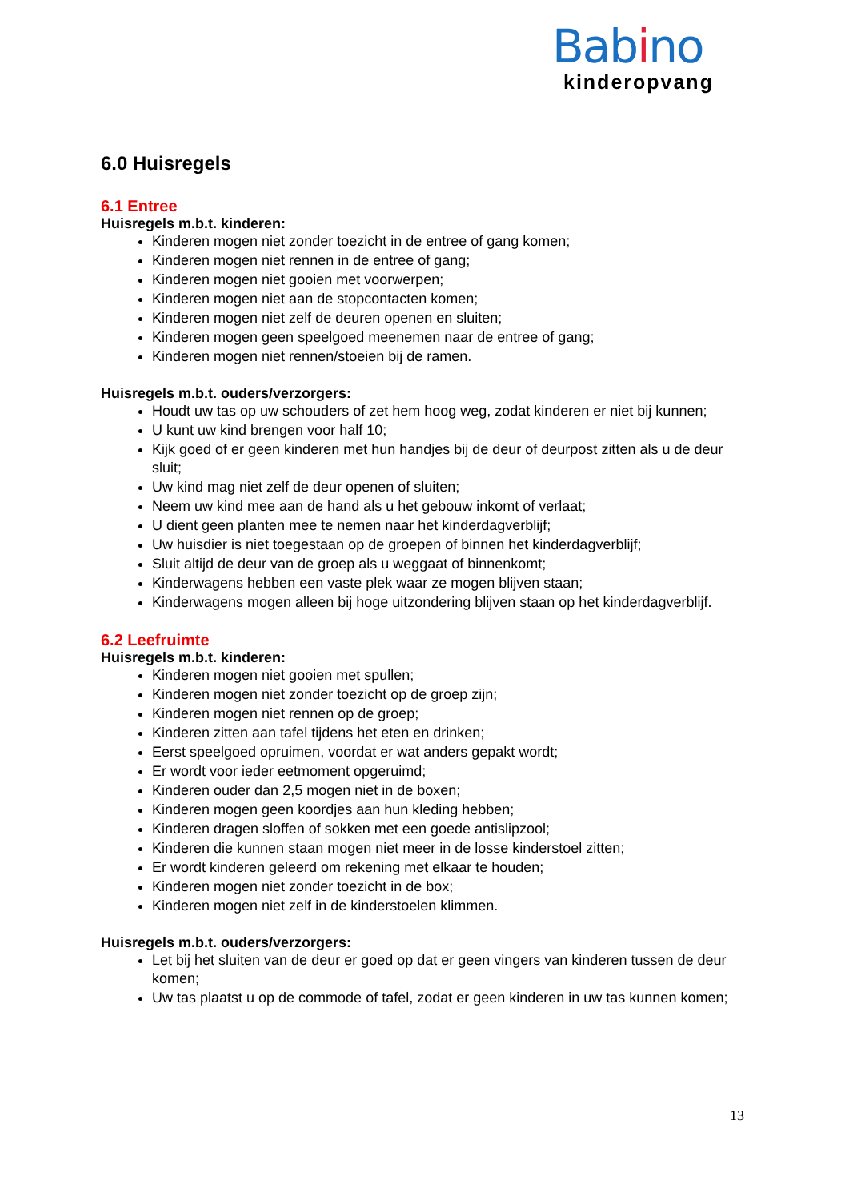Babino
kinderopvang
6.0 Huisregels
6.1 Entree
Huisregels m.b.t. kinderen:
Kinderen mogen niet zonder toezicht in de entree of gang komen;
Kinderen mogen niet rennen in de entree of gang;
Kinderen mogen niet gooien met voorwerpen;
Kinderen mogen niet aan de stopcontacten komen;
Kinderen mogen niet zelf de deuren openen en sluiten;
Kinderen mogen geen speelgoed meenemen naar de entree of gang;
Kinderen mogen niet rennen/stoeien bij de ramen.
Huisregels m.b.t. ouders/verzorgers:
Houdt uw tas op uw schouders of zet hem hoog weg, zodat kinderen er niet bij kunnen;
U kunt uw kind brengen voor half 10;
Kijk goed of er geen kinderen met hun handjes bij de deur of deurpost zitten als u de deur sluit;
Uw kind mag niet zelf de deur openen of sluiten;
Neem uw kind mee aan de hand als u het gebouw inkomt of verlaat;
U dient geen planten mee te nemen naar het kinderdagverblijf;
Uw huisdier is niet toegestaan op de groepen of binnen het kinderdagverblijf;
Sluit altijd de deur van de groep als u weggaat of binnenkomt;
Kinderwagens hebben een vaste plek waar ze mogen blijven staan;
Kinderwagens mogen alleen bij hoge uitzondering blijven staan op het kinderdagverblijf.
6.2 Leefruimte
Huisregels m.b.t. kinderen:
Kinderen mogen niet gooien met spullen;
Kinderen mogen niet zonder toezicht op de groep zijn;
Kinderen mogen niet rennen op de groep;
Kinderen zitten aan tafel tijdens het eten en drinken;
Eerst speelgoed opruimen, voordat er wat anders gepakt wordt;
Er wordt voor ieder eetmoment opgeruimd;
Kinderen ouder dan 2,5 mogen niet in de boxen;
Kinderen mogen geen koordjes aan hun kleding hebben;
Kinderen dragen sloffen of sokken met een goede antislipzool;
Kinderen die kunnen staan mogen niet meer in de losse kinderstoel zitten;
Er wordt kinderen geleerd om rekening met elkaar te houden;
Kinderen mogen niet zonder toezicht in de box;
Kinderen mogen niet zelf in de kinderstoelen klimmen.
Huisregels m.b.t. ouders/verzorgers:
Let bij het sluiten van de deur er goed op dat er geen vingers van kinderen tussen de deur komen;
Uw tas plaatst u op de commode of tafel, zodat er geen kinderen in uw tas kunnen komen;
13